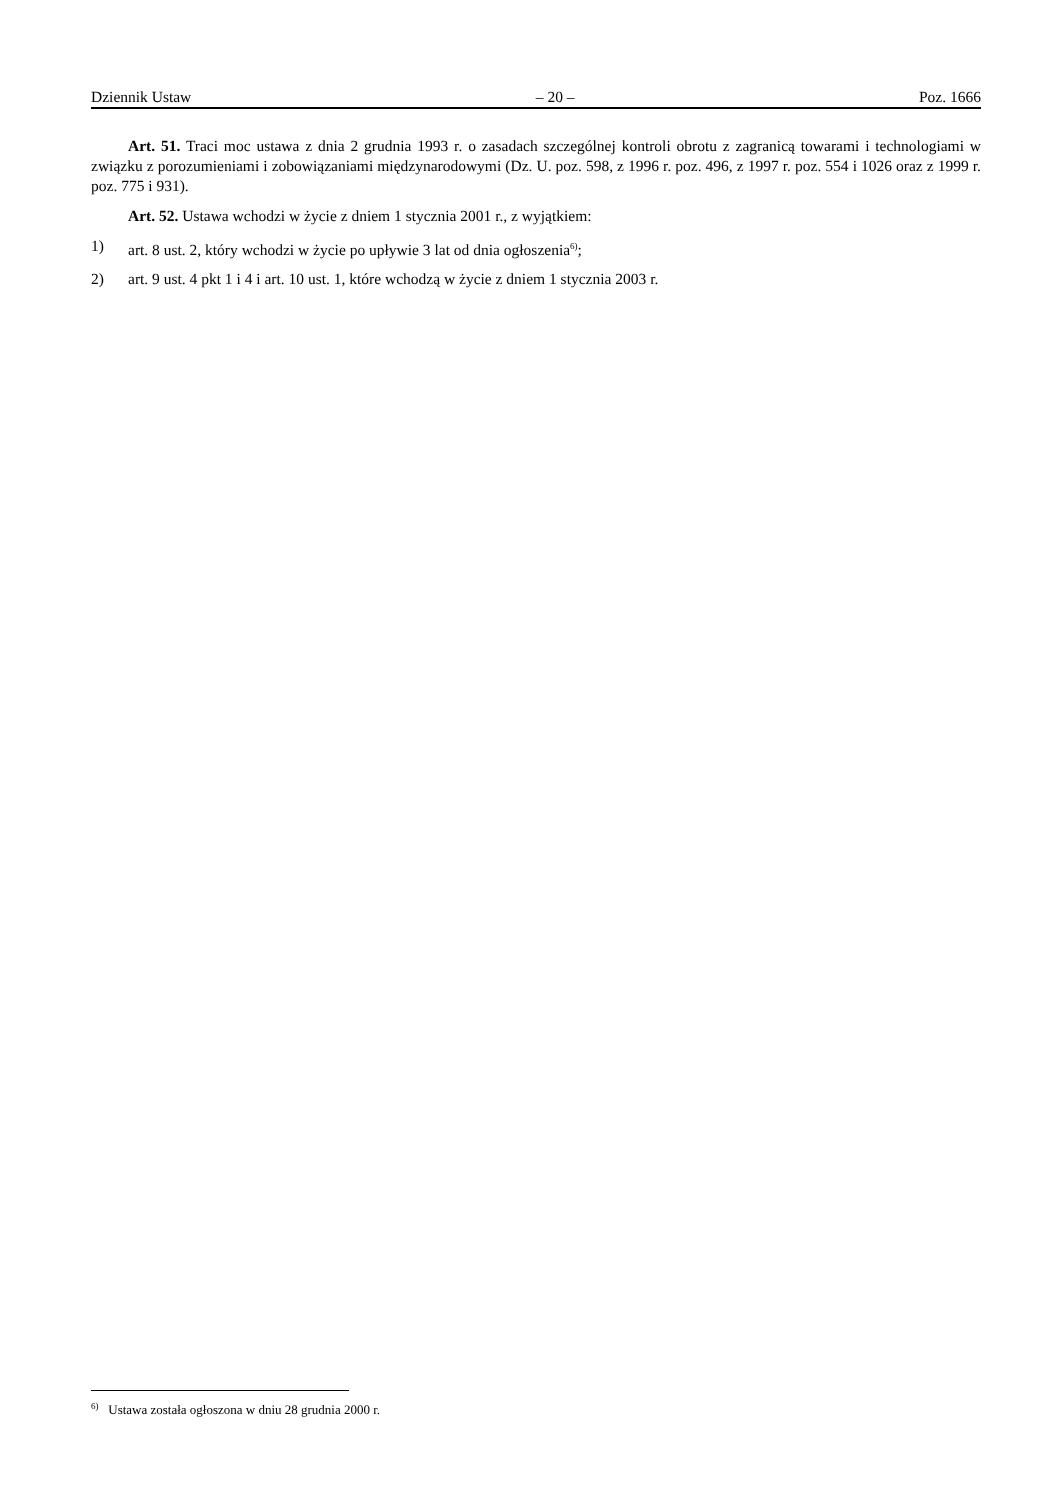Dziennik Ustaw – 20 – Poz. 1666
Art. 51. Traci moc ustawa z dnia 2 grudnia 1993 r. o zasadach szczególnej kontroli obrotu z zagranicą towarami i technologiami w związku z porozumieniami i zobowiązaniami międzynarodowymi (Dz. U. poz. 598, z 1996 r. poz. 496, z 1997 r. poz. 554 i 1026 oraz z 1999 r. poz. 775 i 931).
Art. 52. Ustawa wchodzi w życie z dniem 1 stycznia 2001 r., z wyjątkiem:
1) art. 8 ust. 2, który wchodzi w życie po upływie 3 lat od dnia ogłoszenia<sup>6)</sup>;
2) art. 9 ust. 4 pkt 1 i 4 i art. 10 ust. 1, które wchodzą w życie z dniem 1 stycznia 2003 r.
<sup>6)</sup> Ustawa została ogłoszona w dniu 28 grudnia 2000 r.